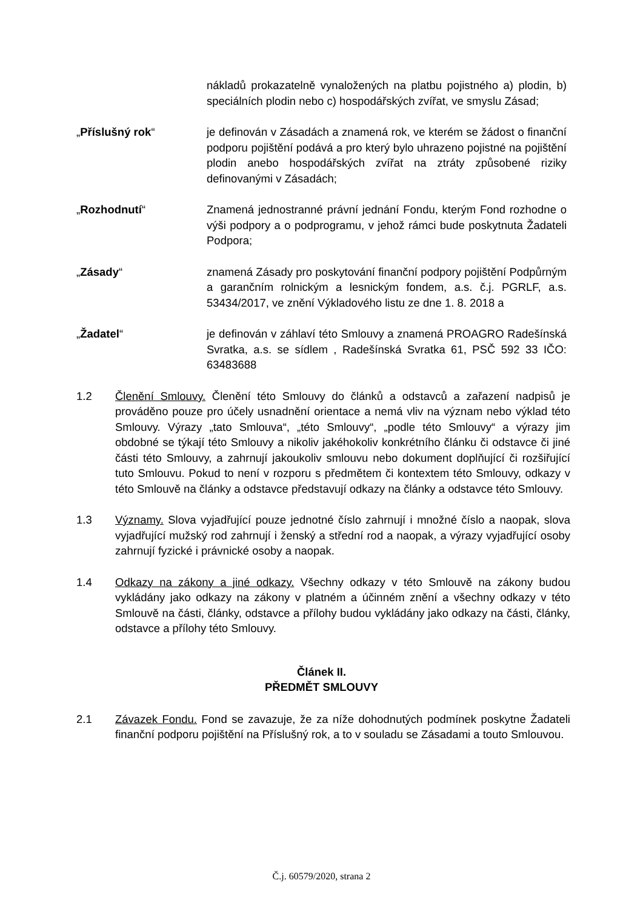nákladů prokazatelně vynaložených na platbu pojistného a) plodin, b) speciálních plodin nebo c) hospodářských zvířat, ve smyslu Zásad;
„Příslušný rok“ je definován v Zásadách a znamená rok, ve kterém se žádost o finanční podporu pojištění podává a pro který bylo uhrazeno pojistné na pojištění plodin anebo hospodářských zvířat na ztráty způsobené riziky definovanými v Zásadách;
„Rozhodnutí“ Znamená jednostranné právní jednání Fondu, kterým Fond rozhodne o výši podpory a o podprogramu, v jehož rámci bude poskytnuta Žadateli Podpora;
„Zásady“ znamená Zásady pro poskytování finanční podpory pojištění Podpůrným a garančním rolnickým a lesnickým fondem, a.s. č.j. PGRLF, a.s. 53434/2017, ve znění Výkladového listu ze dne 1. 8. 2018 a
„Žadatel“ je definován v záhlaví této Smlouvy a znamená PROAGRO Radešínská Svratka, a.s. se sídlem , Radešínská Svratka 61, PSČ 592 33 IČO: 63483688
1.2 Členění Smlouvy. Členění této Smlouvy do článků a odstavců a zařazení nadpisů je prováděno pouze pro účely usnadnění orientace a nemá vliv na význam nebo výklad této Smlouvy. Výrazy „tato Smlouva“, „této Smlouvy“, „podle této Smlouvy“ a výrazy jim obdobné se týkají této Smlouvy a nikoliv jakéhokoliv konkrétního článku či odstavce či jiné části této Smlouvy, a zahrnují jakoukoliv smlouvu nebo dokument doplňující či rozšiřující tuto Smlouvu. Pokud to není v rozporu s předmětem či kontextem této Smlouvy, odkazy v této Smlouvě na články a odstavce představují odkazy na články a odstavce této Smlouvy.
1.3 Významy. Slova vyjadřující pouze jednotné číslo zahrnují i množné číslo a naopak, slova vyjadřující mužský rod zahrnují i ženský a střední rod a naopak, a výrazy vyjadřující osoby zahrnují fyzické i právnické osoby a naopak.
1.4 Odkazy na zákony a jiné odkazy. Všechny odkazy v této Smlouvě na zákony budou vykládány jako odkazy na zákony v platném a účinném znění a všechny odkazy v této Smlouvě na části, články, odstavce a přílohy budou vykládány jako odkazy na části, články, odstavce a přílohy této Smlouvy.
Článek II.
PŘEDMĚT SMLOUVY
2.1 Závazek Fondu. Fond se zavazuje, že za níže dohodnutých podmínek poskytne Žadateli finanční podporu pojištění na Příslušný rok, a to v souladu se Zásadami a touto Smlouvou.
Č.j. 60579/2020, strana 2